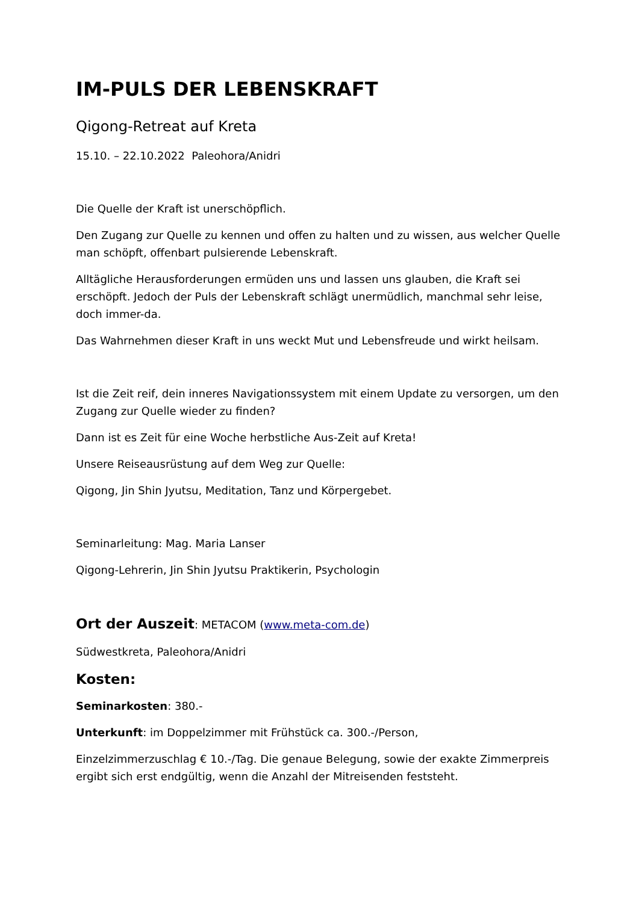IM-PULS DER LEBENSKRAFT
Qigong-Retreat auf Kreta
15.10. – 22.10.2022 Paleohora/Anidri
Die Quelle der Kraft ist unerschöpflich.
Den Zugang zur Quelle zu kennen und offen zu halten und zu wissen, aus welcher Quelle man schöpft, offenbart pulsierende Lebenskraft.
Alltägliche Herausforderungen ermüden uns und lassen uns glauben, die Kraft sei erschöpft. Jedoch der Puls der Lebenskraft schlägt unermüdlich, manchmal sehr leise, doch immer-da.
Das Wahrnehmen dieser Kraft in uns weckt Mut und Lebensfreude und wirkt heilsam.
Ist die Zeit reif, dein inneres Navigationssystem mit einem Update zu versorgen, um den Zugang zur Quelle wieder zu finden?
Dann ist es Zeit für eine Woche herbstliche Aus-Zeit auf Kreta!
Unsere Reiseausrüstung auf dem Weg zur Quelle:
Qigong, Jin Shin Jyutsu, Meditation, Tanz und Körpergebet.
Seminarleitung: Mag. Maria Lanser
Qigong-Lehrerin, Jin Shin Jyutsu Praktikerin, Psychologin
Ort der Auszeit: METACOM (www.meta-com.de)
Südwestkreta, Paleohora/Anidri
Kosten:
Seminarkosten: 380.-
Unterkunft: im Doppelzimmer mit Frühstück ca. 300.-/Person,
Einzelzimmerzuschlag € 10.-/Tag. Die genaue Belegung, sowie der exakte Zimmerpreis ergibt sich erst endgültig, wenn die Anzahl der Mitreisenden feststeht.